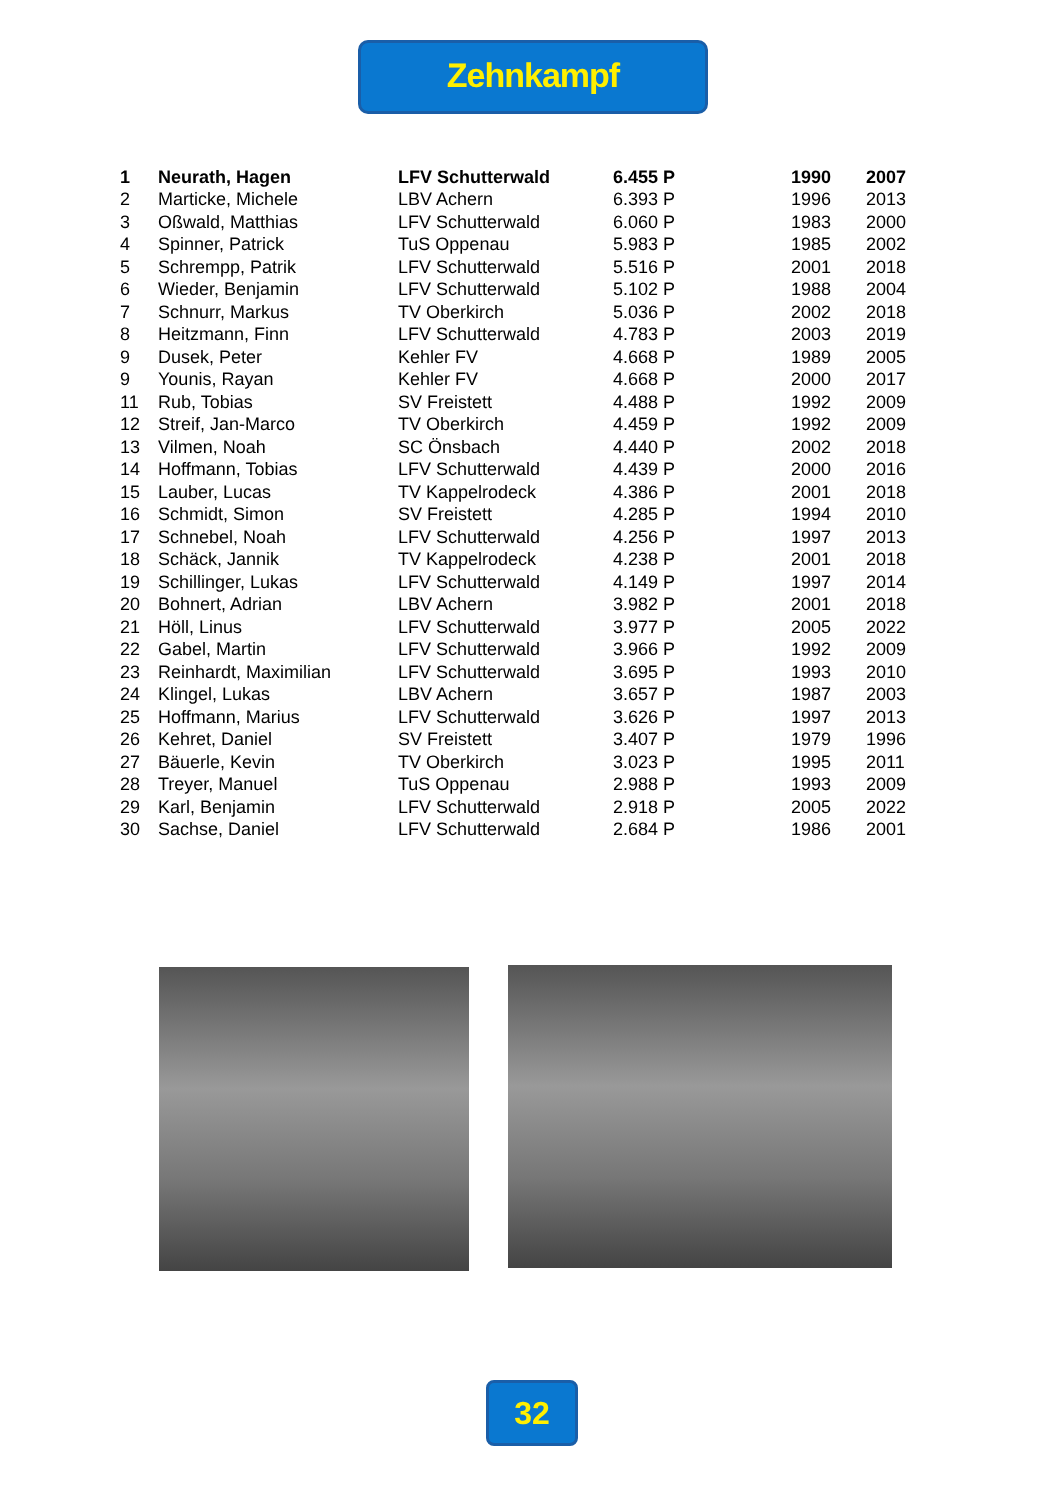Zehnkampf
| 1 | Neurath, Hagen | LFV Schutterwald | 6.455 P | 1990 | 2007 |
| 2 | Marticke, Michele | LBV Achern | 6.393 P | 1996 | 2013 |
| 3 | Oßwald, Matthias | LFV Schutterwald | 6.060 P | 1983 | 2000 |
| 4 | Spinner, Patrick | TuS Oppenau | 5.983 P | 1985 | 2002 |
| 5 | Schrempp, Patrik | LFV Schutterwald | 5.516 P | 2001 | 2018 |
| 6 | Wieder, Benjamin | LFV Schutterwald | 5.102 P | 1988 | 2004 |
| 7 | Schnurr, Markus | TV Oberkirch | 5.036 P | 2002 | 2018 |
| 8 | Heitzmann, Finn | LFV Schutterwald | 4.783 P | 2003 | 2019 |
| 9 | Dusek, Peter | Kehler FV | 4.668 P | 1989 | 2005 |
| 9 | Younis, Rayan | Kehler FV | 4.668 P | 2000 | 2017 |
| 11 | Rub, Tobias | SV Freistett | 4.488 P | 1992 | 2009 |
| 12 | Streif, Jan-Marco | TV Oberkirch | 4.459 P | 1992 | 2009 |
| 13 | Vilmen, Noah | SC Önsbach | 4.440 P | 2002 | 2018 |
| 14 | Hoffmann, Tobias | LFV Schutterwald | 4.439 P | 2000 | 2016 |
| 15 | Lauber, Lucas | TV Kappelrodeck | 4.386 P | 2001 | 2018 |
| 16 | Schmidt, Simon | SV Freistett | 4.285 P | 1994 | 2010 |
| 17 | Schnebel, Noah | LFV Schutterwald | 4.256 P | 1997 | 2013 |
| 18 | Schäck, Jannik | TV Kappelrodeck | 4.238 P | 2001 | 2018 |
| 19 | Schillinger, Lukas | LFV Schutterwald | 4.149 P | 1997 | 2014 |
| 20 | Bohnert, Adrian | LBV Achern | 3.982 P | 2001 | 2018 |
| 21 | Höll, Linus | LFV Schutterwald | 3.977 P | 2005 | 2022 |
| 22 | Gabel, Martin | LFV Schutterwald | 3.966 P | 1992 | 2009 |
| 23 | Reinhardt, Maximilian | LFV Schutterwald | 3.695 P | 1993 | 2010 |
| 24 | Klingel, Lukas | LBV Achern | 3.657 P | 1987 | 2003 |
| 25 | Hoffmann, Marius | LFV Schutterwald | 3.626 P | 1997 | 2013 |
| 26 | Kehret, Daniel | SV Freistett | 3.407 P | 1979 | 1996 |
| 27 | Bäuerle, Kevin | TV Oberkirch | 3.023 P | 1995 | 2011 |
| 28 | Treyer, Manuel | TuS Oppenau | 2.988 P | 1993 | 2009 |
| 29 | Karl, Benjamin | LFV Schutterwald | 2.918 P | 2005 | 2022 |
| 30 | Sachse, Daniel | LFV Schutterwald | 2.684 P | 1986 | 2001 |
32